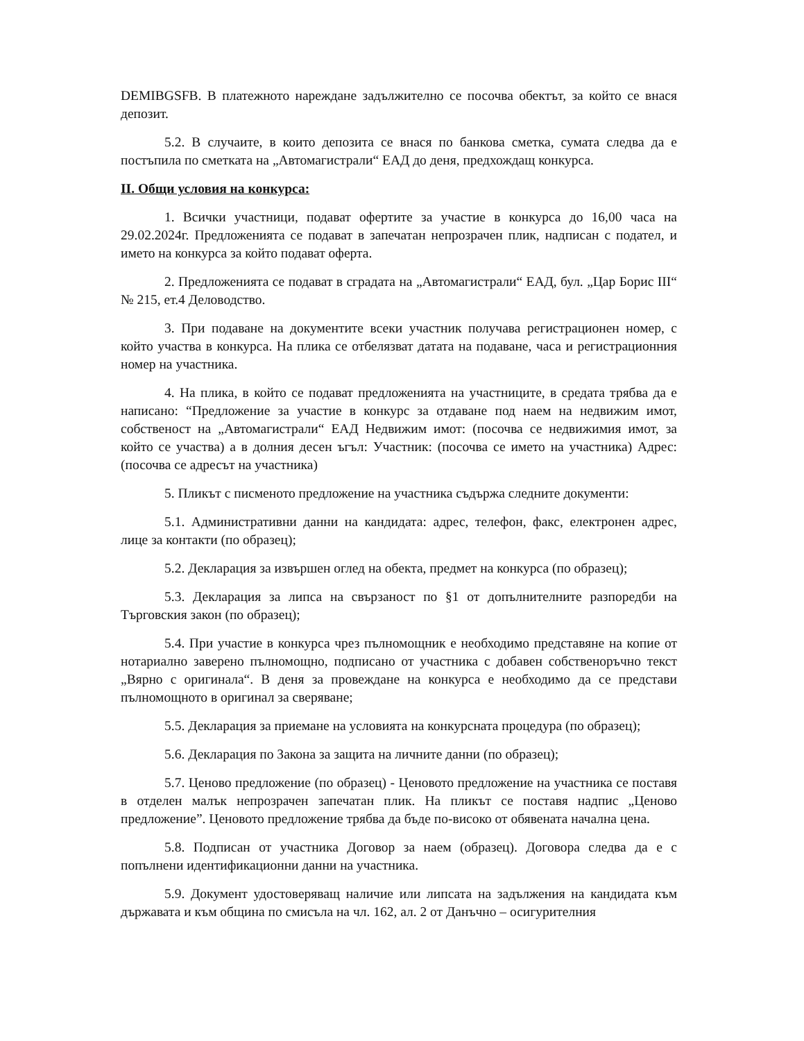DEMIBGSFB. В платежното нареждане задължително се посочва обектът, за който се внася депозит.
5.2. В случаите, в които депозита се внася по банкова сметка, сумата следва да е постъпила по сметката на „Автомагистрали“ ЕАД до деня, предхождащ конкурса.
II. Общи условия на конкурса:
1. Всички участници, подават офертите за участие в конкурса до 16,00 часа на 29.02.2024г. Предложенията се подават в запечатан непрозрачен плик, надписан с подател, и името на конкурса за който подават оферта.
2. Предложенията се подават в сградата на „Автомагистрали“ ЕАД, бул. „Цар Борис III“ № 215, ет.4 Деловодство.
3. При подаване на документите всеки участник получава регистрационен номер, с който участва в конкурса. На плика се отбелязват датата на подаване, часа и регистрационния номер на участника.
4. На плика, в който се подават предложенията на участниците, в средата трябва да е написано: “Предложение за участие в конкурс за отдаване под наем на недвижим имот, собственост на „Автомагистрали“ ЕАД Недвижим имот: (посочва се недвижимия имот, за който се участва) а в долния десен ъгъл: Участник: (посочва се името на участника) Адрес: (посочва се адресът на участника)
5. Пликът с писменото предложение на участника съдържа следните документи:
5.1. Административни данни на кандидата: адрес, телефон, факс, електронен адрес, лице за контакти (по образец);
5.2. Декларация за извършен оглед на обекта, предмет на конкурса (по образец);
5.3. Декларация за липса на свързаност по §1 от допълнителните разпоредби на Търговския закон (по образец);
5.4. При участие в конкурса чрез пълномощник е необходимо представяне на копие от нотариално заверено пълномощно, подписано от участника с добавен собственоръчно текст „Вярно с оригинала“. В деня за провеждане на конкурса е необходимо да се представи пълномощното в оригинал за сверяване;
5.5. Декларация за приемане на условията на конкурсната процедура (по образец);
5.6. Декларация по Закона за защита на личните данни (по образец);
5.7. Ценово предложение (по образец) - Ценовото предложение на участника се поставя в отделен малък непрозрачен запечатан плик. На пликът се поставя надпис „Ценово предложение”. Ценовото предложение трябва да бъде по-високо от обявената начална цена.
5.8. Подписан от участника Договор за наем (образец). Договора следва да е с попълнени идентификационни данни на участника.
5.9. Документ удостоверяващ наличие или липсата на задължения на кандидата към държавата и към община по смисъла на чл. 162, ал. 2 от Данъчно – осигурителния